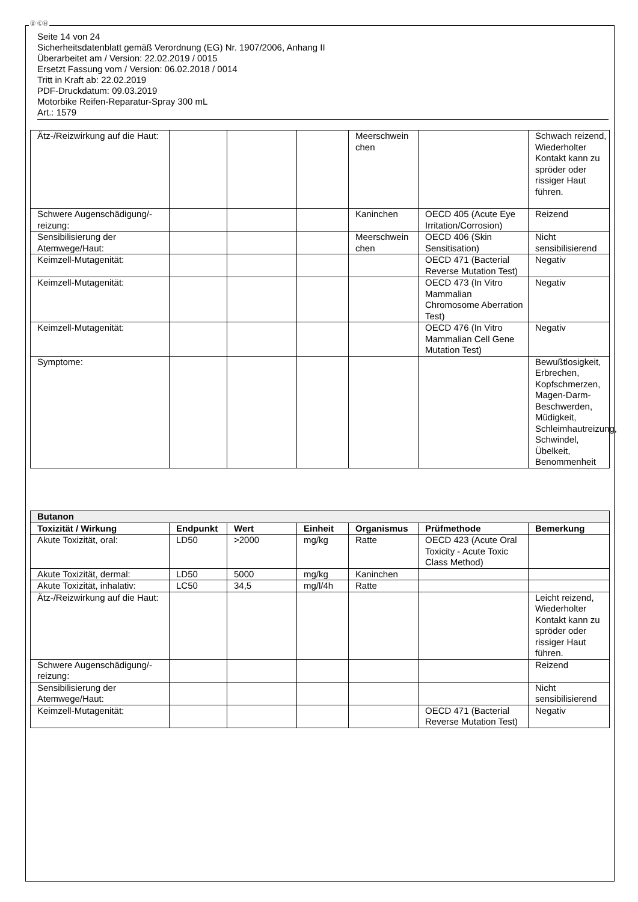Ⓓ ⒸⒽ
Seite 14 von 24
Sicherheitsdatenblatt gemäß Verordnung (EG) Nr. 1907/2006, Anhang II
Überarbeitet am / Version: 22.02.2019 / 0015
Ersetzt Fassung vom / Version: 06.02.2018 / 0014
Tritt in Kraft ab: 22.02.2019
PDF-Druckdatum: 09.03.2019
Motorbike Reifen-Reparatur-Spray 300 mL
Art.: 1579
| Ätz-/Reizwirkung auf die Haut: | | | | Meerschwein chen | | Schwach reizend, Wiederholter Kontakt kann zu spröder oder rissiger Haut führen. |
| Schwere Augenschädigung/-reizung: | | | | Kaninchen | OECD 405 (Acute Eye Irritation/Corrosion) | Reizend |
| Sensibilisierung der Atemwege/Haut: | | | | Meerschwein chen | OECD 406 (Skin Sensitisation) | Nicht sensibilisierend |
| Keimzell-Mutagenität: | | | | | OECD 471 (Bacterial Reverse Mutation Test) | Negativ |
| Keimzell-Mutagenität: | | | | | OECD 473 (In Vitro Mammalian Chromosome Aberration Test) | Negativ |
| Keimzell-Mutagenität: | | | | | OECD 476 (In Vitro Mammalian Cell Gene Mutation Test) | Negativ |
| Symptome: | | | | | | Bewußtlosigkeit, Erbrechen, Kopfschmerzen, Magen-Darm-Beschwerden, Müdigkeit, Schleimhautreizung, Schwindel, Übelkeit, Benommenheit |
| Butanon | | | | | | |
| Toxizität / Wirkung | Endpunkt | Wert | Einheit | Organismus | Prüfmethode | Bemerkung |
| Akute Toxizität, oral: | LD50 | >2000 | mg/kg | Ratte | OECD 423 (Acute Oral Toxicity - Acute Toxic Class Method) | |
| Akute Toxizität, dermal: | LD50 | 5000 | mg/kg | Kaninchen | | |
| Akute Toxizität, inhalativ: | LC50 | 34,5 | mg/l/4h | Ratte | | |
| Ätz-/Reizwirkung auf die Haut: | | | | | | Leicht reizend, Wiederholter Kontakt kann zu spröder oder rissiger Haut führen. |
| Schwere Augenschädigung/-reizung: | | | | | | Reizend |
| Sensibilisierung der Atemwege/Haut: | | | | | | Nicht sensibilisierend |
| Keimzell-Mutagenität: | | | | | OECD 471 (Bacterial Reverse Mutation Test) | Negativ |